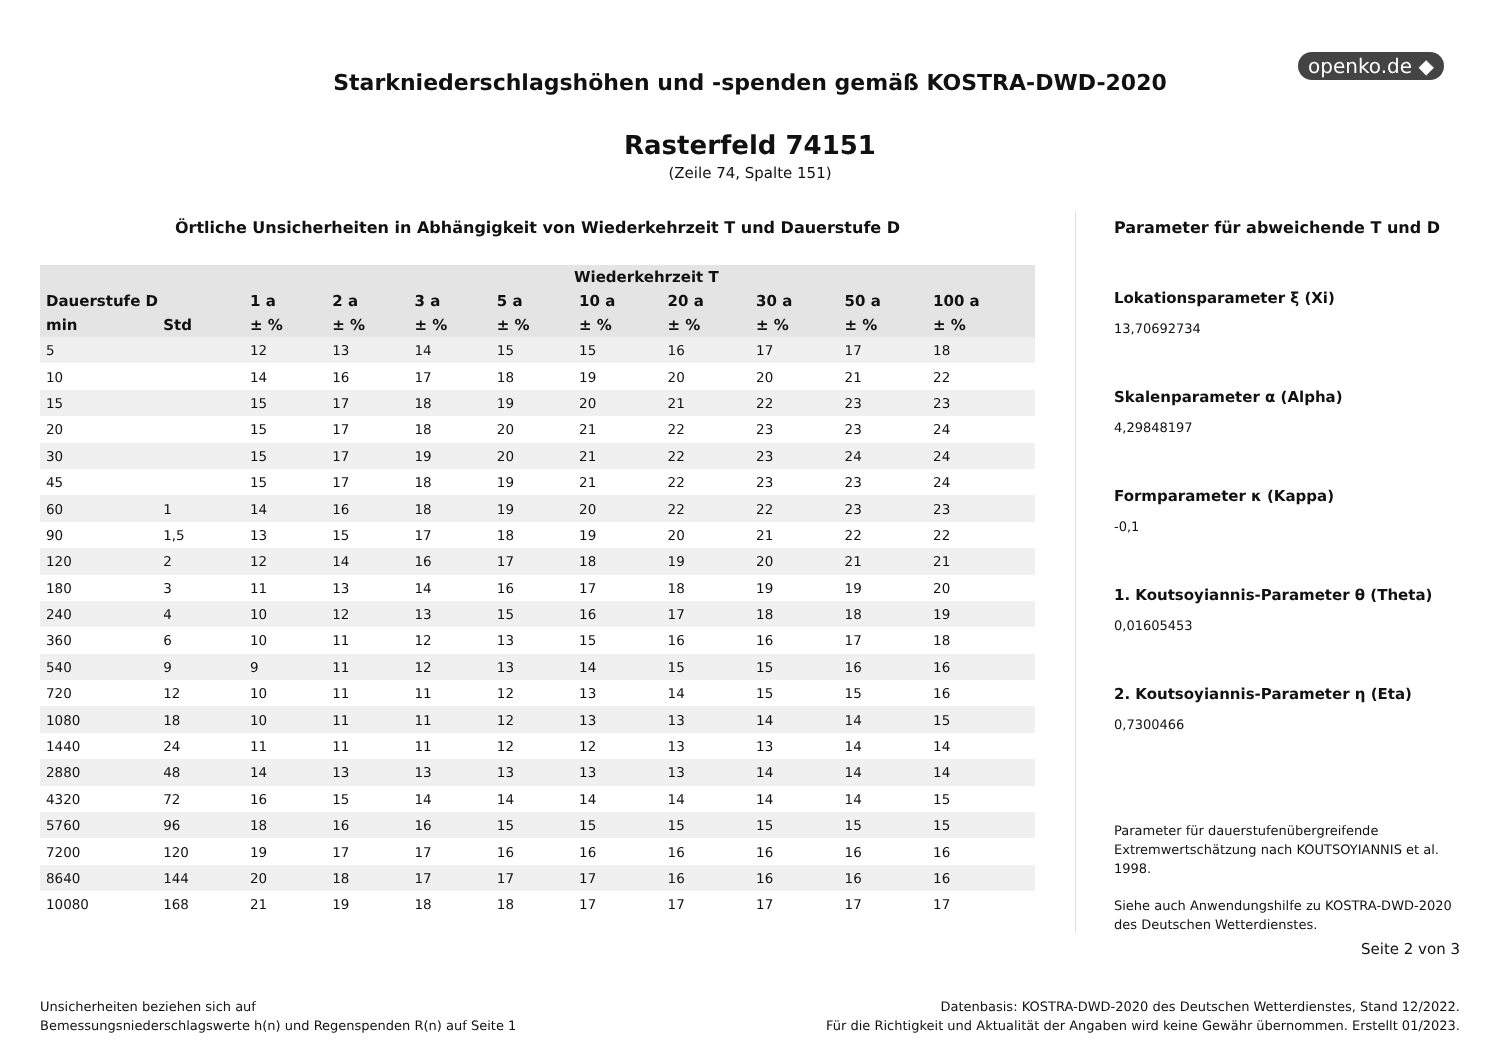openko.de ◆
Starkniederschlagshöhen und -spenden gemäß KOSTRA-DWD-2020
Rasterfeld 74151
(Zeile 74, Spalte 151)
Örtliche Unsicherheiten in Abhängigkeit von Wiederkehrzeit T und Dauerstufe D
| | | Wiederkehrzeit T | | | | | | | | |
| --- | --- | --- | --- | --- | --- | --- | --- | --- | --- | --- |
| Dauerstufe D | | 1 a | 2 a | 3 a | 5 a | 10 a | 20 a | 30 a | 50 a | 100 a |
| min | Std | ± % | ± % | ± % | ± % | ± % | ± % | ± % | ± % | ± % |
| 5 | | 12 | 13 | 14 | 15 | 15 | 16 | 17 | 17 | 18 |
| 10 | | 14 | 16 | 17 | 18 | 19 | 20 | 20 | 21 | 22 |
| 15 | | 15 | 17 | 18 | 19 | 20 | 21 | 22 | 23 | 23 |
| 20 | | 15 | 17 | 18 | 20 | 21 | 22 | 23 | 23 | 24 |
| 30 | | 15 | 17 | 19 | 20 | 21 | 22 | 23 | 24 | 24 |
| 45 | | 15 | 17 | 18 | 19 | 21 | 22 | 23 | 23 | 24 |
| 60 | 1 | 14 | 16 | 18 | 19 | 20 | 22 | 22 | 23 | 23 |
| 90 | 1,5 | 13 | 15 | 17 | 18 | 19 | 20 | 21 | 22 | 22 |
| 120 | 2 | 12 | 14 | 16 | 17 | 18 | 19 | 20 | 21 | 21 |
| 180 | 3 | 11 | 13 | 14 | 16 | 17 | 18 | 19 | 19 | 20 |
| 240 | 4 | 10 | 12 | 13 | 15 | 16 | 17 | 18 | 18 | 19 |
| 360 | 6 | 10 | 11 | 12 | 13 | 15 | 16 | 16 | 17 | 18 |
| 540 | 9 | 9 | 11 | 12 | 13 | 14 | 15 | 15 | 16 | 16 |
| 720 | 12 | 10 | 11 | 11 | 12 | 13 | 14 | 15 | 15 | 16 |
| 1080 | 18 | 10 | 11 | 11 | 12 | 13 | 13 | 14 | 14 | 15 |
| 1440 | 24 | 11 | 11 | 11 | 12 | 12 | 13 | 13 | 14 | 14 |
| 2880 | 48 | 14 | 13 | 13 | 13 | 13 | 13 | 14 | 14 | 14 |
| 4320 | 72 | 16 | 15 | 14 | 14 | 14 | 14 | 14 | 14 | 15 |
| 5760 | 96 | 18 | 16 | 16 | 15 | 15 | 15 | 15 | 15 | 15 |
| 7200 | 120 | 19 | 17 | 17 | 16 | 16 | 16 | 16 | 16 | 16 |
| 8640 | 144 | 20 | 18 | 17 | 17 | 17 | 16 | 16 | 16 | 16 |
| 10080 | 168 | 21 | 19 | 18 | 18 | 17 | 17 | 17 | 17 | 17 |
Parameter für abweichende T und D
Lokationsparameter ξ (Xi)
13,70692734
Skalenparameter α (Alpha)
4,29848197
Formparameter κ (Kappa)
-0,1
1. Koutsoyiannis-Parameter θ (Theta)
0,01605453
2. Koutsoyiannis-Parameter η (Eta)
0,7300466
Parameter für dauerstufenübergreifende Extremwertschätzung nach KOUTSOYIANNIS et al. 1998.
Siehe auch Anwendungshilfe zu KOSTRA-DWD-2020 des Deutschen Wetterdienstes.
Seite 2 von 3
Unsicherheiten beziehen sich auf
Bemessungsniederschlagswerte h(n) und Regenspenden R(n) auf Seite 1
Datenbasis: KOSTRA-DWD-2020 des Deutschen Wetterdienstes, Stand 12/2022.
Für die Richtigkeit und Aktualität der Angaben wird keine Gewähr übernommen. Erstellt 01/2023.